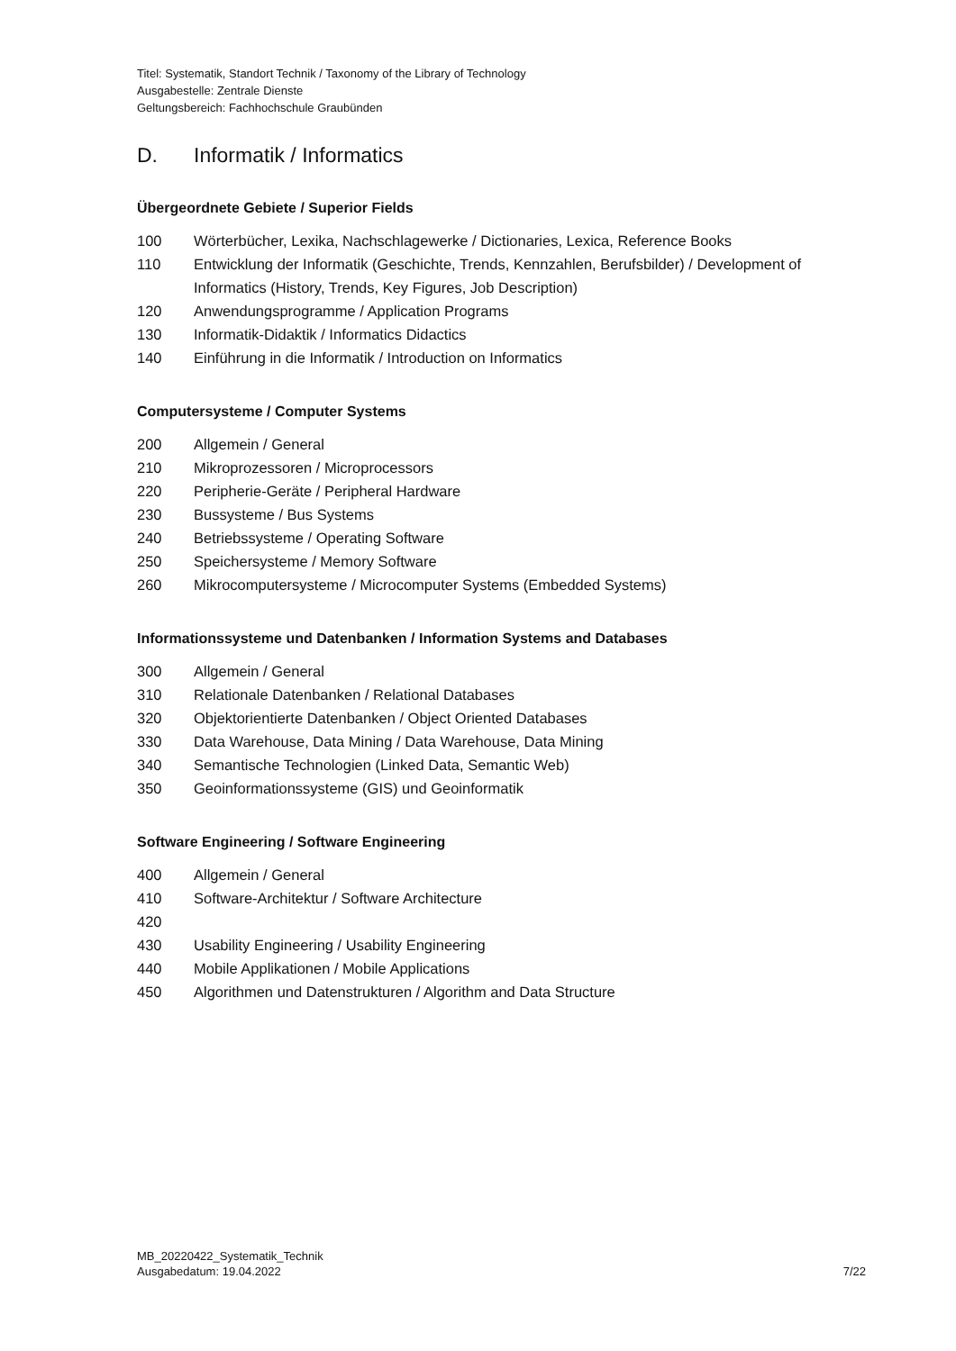Titel: Systematik, Standort Technik / Taxonomy of the Library of Technology
Ausgabestelle: Zentrale Dienste
Geltungsbereich: Fachhochschule Graubünden
D. Informatik / Informatics
Übergeordnete Gebiete / Superior Fields
100 Wörterbücher, Lexika, Nachschlagewerke / Dictionaries, Lexica, Reference Books
110 Entwicklung der Informatik (Geschichte, Trends, Kennzahlen, Berufsbilder) / Development of Informatics (History, Trends, Key Figures, Job Description)
120 Anwendungsprogramme / Application Programs
130 Informatik-Didaktik / Informatics Didactics
140 Einführung in die Informatik / Introduction on Informatics
Computersysteme / Computer Systems
200 Allgemein / General
210 Mikroprozessoren / Microprocessors
220 Peripherie-Geräte / Peripheral Hardware
230 Bussysteme / Bus Systems
240 Betriebssysteme / Operating Software
250 Speichersysteme / Memory Software
260 Mikrocomputersysteme / Microcomputer Systems (Embedded Systems)
Informationssysteme und Datenbanken / Information Systems and Databases
300 Allgemein / General
310 Relationale Datenbanken / Relational Databases
320 Objektorientierte Datenbanken / Object Oriented Databases
330 Data Warehouse, Data Mining / Data Warehouse, Data Mining
340 Semantische Technologien (Linked Data, Semantic Web)
350 Geoinformationssysteme (GIS) und Geoinformatik
Software Engineering / Software Engineering
400 Allgemein / General
410 Software-Architektur / Software Architecture
420
430 Usability Engineering / Usability Engineering
440 Mobile Applikationen / Mobile Applications
450 Algorithmen und Datenstrukturen / Algorithm and Data Structure
MB_20220422_Systematik_Technik
Ausgabedatum: 19.04.2022
7/22